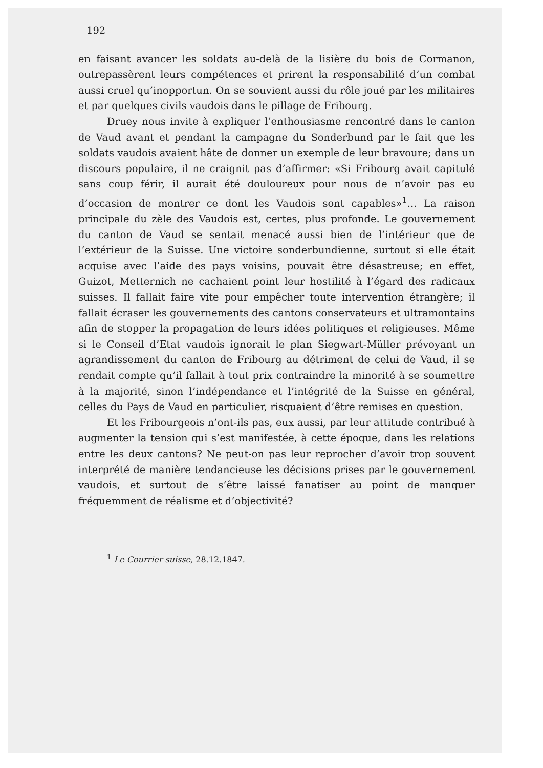192
en faisant avancer les soldats au-delà de la lisière du bois de Cormanon, outrepassèrent leurs compétences et prirent la responsabilité d’un combat aussi cruel qu’inopportun. On se souvient aussi du rôle joué par les militaires et par quelques civils vaudois dans le pillage de Fribourg.
Druey nous invite à expliquer l’enthousiasme rencontré dans le canton de Vaud avant et pendant la campagne du Sonderbund par le fait que les soldats vaudois avaient hâte de donner un exemple de leur bravoure; dans un discours populaire, il ne craignit pas d’affirmer: «Si Fribourg avait capitulé sans coup férir, il aurait été douloureux pour nous de n’avoir pas eu d’occasion de montrer ce dont les Vaudois sont capables»<sup>1</sup>... La raison principale du zèle des Vaudois est, certes, plus profonde. Le gouvernement du canton de Vaud se sentait menacé aussi bien de l’intérieur que de l’extérieur de la Suisse. Une victoire sonderbundienne, surtout si elle était acquise avec l’aide des pays voisins, pouvait être désastreuse; en effet, Guizot, Metternich ne cachaient point leur hostilité à l’égard des radicaux suisses. Il fallait faire vite pour empêcher toute intervention étrangère; il fallait écraser les gouvernements des cantons conservateurs et ultramontains afin de stopper la propagation de leurs idées politiques et religieuses. Même si le Conseil d’Etat vaudois ignorait le plan Siegwart-Müller prévoyant un agrandissement du canton de Fribourg au détriment de celui de Vaud, il se rendait compte qu’il fallait à tout prix contraindre la minorité à se soumettre à la majorité, sinon l’indépendance et l’intégrité de la Suisse en général, celles du Pays de Vaud en particulier, risquaient d’être remises en question.
Et les Fribourgeois n’ont-ils pas, eux aussi, par leur attitude contribué à augmenter la tension qui s’est manifestée, à cette époque, dans les relations entre les deux cantons? Ne peut-on pas leur reprocher d’avoir trop souvent interprété de manière tendancieuse les décisions prises par le gouvernement vaudois, et surtout de s’être laissé fanatiser au point de manquer fréquemment de réalisme et d’objectivité?
<sup>1</sup> Le Courrier suisse, 28.12.1847.